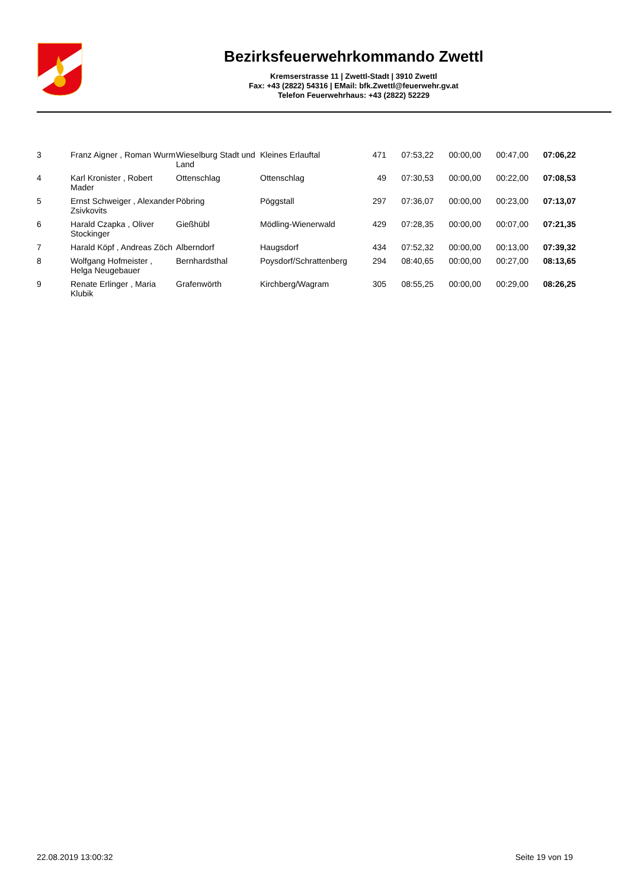Bezirksfeuerwehrkommando Zwettl
Kremserstrasse 11 | Zwettl-Stadt | 3910 Zwettl
Fax: +43 (2822) 54316 | EMail: bfk.Zwettl@feuerwehr.gv.at
Telefon Feuerwehrhaus: +43 (2822) 52229
| 3 | Franz Aigner , Roman Wurm | Wieselburg Stadt und Land | Kleines Erlauftal | 471 | 07:53,22 | 00:00,00 | 00:47,00 | 07:06,22 |
| 4 | Karl Kronister , Robert Mader | Ottenschlag | Ottenschlag | 49 | 07:30,53 | 00:00,00 | 00:22,00 | 07:08,53 |
| 5 | Ernst Schweiger , Alexander Zsivkovits | Pöbring | Pöggstall | 297 | 07:36,07 | 00:00,00 | 00:23,00 | 07:13,07 |
| 6 | Harald Czapka , Oliver Stockinger | Gießhübl | Mödling-Wienerwald | 429 | 07:28,35 | 00:00,00 | 00:07,00 | 07:21,35 |
| 7 | Harald Köpf , Andreas Zöch | Alberndorf | Haugsdorf | 434 | 07:52,32 | 00:00,00 | 00:13,00 | 07:39,32 |
| 8 | Wolfgang Hofmeister , Helga Neugebauer | Bernhardsthal | Poysdorf/Schrattenberg | 294 | 08:40,65 | 00:00,00 | 00:27,00 | 08:13,65 |
| 9 | Renate Erlinger , Maria Klubik | Grafenwörth | Kirchberg/Wagram | 305 | 08:55,25 | 00:00,00 | 00:29,00 | 08:26,25 |
22.08.2019 13:00:32 Seite 19 von 19